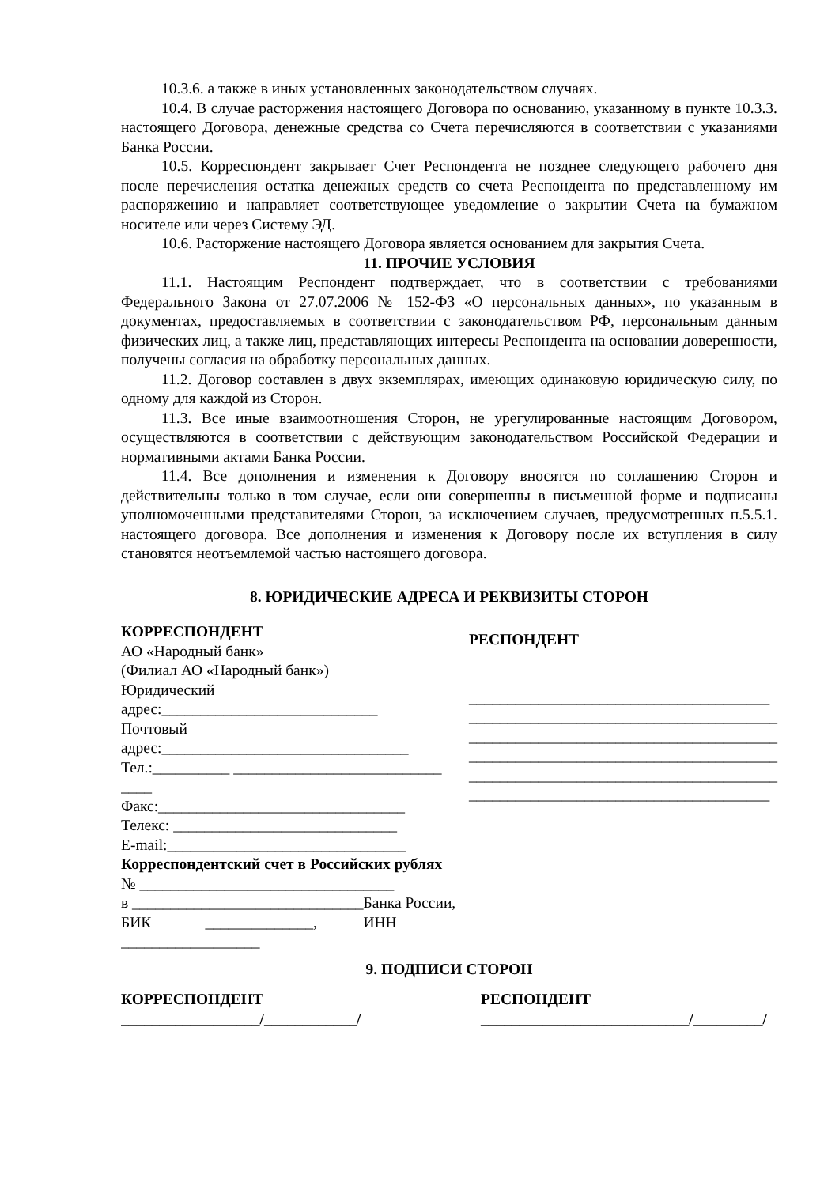10.3.6. а также в иных установленных законодательством случаях.
10.4. В случае расторжения настоящего Договора по основанию, указанному в пункте 10.3.3. настоящего Договора, денежные средства со Счета перечисляются в соответствии с указаниями Банка России.
10.5. Корреспондент закрывает Счет Респондента не позднее следующего рабочего дня после перечисления остатка денежных средств со счета Респондента по представленному им распоряжению и направляет соответствующее уведомление о закрытии Счета на бумажном носителе или через Систему ЭД.
10.6. Расторжение настоящего Договора является основанием для закрытия Счета.
11. ПРОЧИЕ УСЛОВИЯ
11.1. Настоящим Респондент подтверждает, что в соответствии с требованиями Федерального Закона от 27.07.2006 № 152-ФЗ «О персональных данных», по указанным в документах, предоставляемых в соответствии с законодательством РФ, персональным данным физических лиц, а также лиц, представляющих интересы Респондента на основании доверенности, получены согласия на обработку персональных данных.
11.2. Договор составлен в двух экземплярах, имеющих одинаковую юридическую силу, по одному для каждой из Сторон.
11.3. Все иные взаимоотношения Сторон, не урегулированные настоящим Договором, осуществляются в соответствии с действующим законодательством Российской Федерации и нормативными актами Банка России.
11.4. Все дополнения и изменения к Договору вносятся по соглашению Сторон и действительны только в том случае, если они совершенны в письменной форме и подписаны уполномоченными представителями Сторон, за исключением случаев, предусмотренных п.5.5.1. настоящего договора. Все дополнения и изменения к Договору после их вступления в силу становятся неотъемлемой частью настоящего договора.
8. ЮРИДИЧЕСКИЕ АДРЕСА И РЕКВИЗИТЫ СТОРОН
КОРРЕСПОНДЕНТ
АО «Народный банк»
(Филиал АО «Народный банк»)
Юридический
адрес:____________________________
Почтовый
адрес:________________________________
Тел.:__________ ___________________________
____
Факс:________________________________
Телекс: _____________________________
E-mail:_______________________________
Корреспондентский счет в Российских рублях
№ _________________________________
в ______________________________Банка России,
БИК ______________, ИНН
__________________
РЕСПОНДЕНТ
_______________________________________
________________________________________
________________________________________
________________________________________
________________________________________
_______________________________________
9. ПОДПИСИ СТОРОН
КОРРЕСПОНДЕНТ
__________________/____________/
РЕСПОНДЕНТ
___________________________/_________/